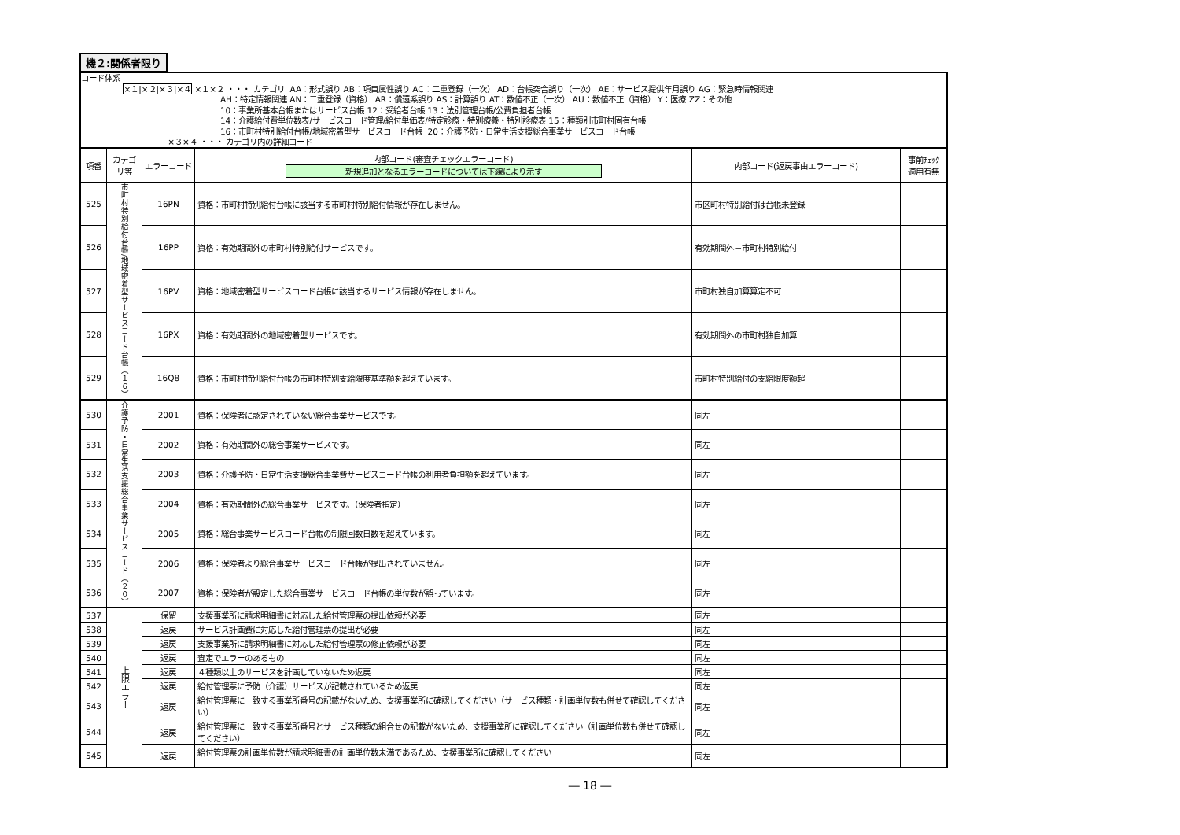機２:関係者限り
コード体系 ×１|×２|×３|×４ ×１×２ ・・・ カテゴリ AA：形式誤り AB：項目属性誤り AC：二重登録（一次） AD：台帳突合誤り（一次） AE：サービス提供年月誤り AG：緊急時情報関連 AH：特定情報関連 AN：二重登録（資格） AR：償還系誤り AS：計算誤り AT：数値不正（一次） AU：数値不正（資格） Y：医療 ZZ：その他 10：事業所基本台帳またはサービス台帳 12：受給者台帳 13：法別管理台帳/公費負担者台帳 14：介護給付費単位数表/サービスコード管理/給付単価表/特定診療・特別療養・特別診療表 15：種類別市町村固有台帳 16：市町村特別給付台帳/地域密着型サービスコード台帳 20：介護予防・日常生活支援総合事業サービスコード台帳 ×３×４ ・・・ カテゴリ内の詳細コード
| 項番 | カテゴ リ等 | エラーコード | 内部コード(審査チェックエラーコード) 新規追加となるエラーコードについては下線により示す | 内部コード(返戻事由エラーコード) | 事前ﾁｪｯｸ 適用有無 |
| --- | --- | --- | --- | --- | --- |
| 525 | 市町村特別給付台帳/地域密着型サービスコード台帳（１６） | 16PN | 資格：市町村特別給付台帳に該当する市町村特別給付情報が存在しません。 | 市区町村特別給付は台帳未登録 | |
| 526 | | 16PP | 資格：有効期間外の市町村特別給付サービスです。 | 有効期間外－市町村特別給付 | |
| 527 | | 16PV | 資格：地域密着型サービスコード台帳に該当するサービス情報が存在しません。 | 市町村独自加算算定不可 | |
| 528 | | 16PX | 資格：有効期間外の地域密着型サービスです。 | 有効期間外の市町村独自加算 | |
| 529 | | 16Q8 | 資格：市町村特別給付台帳の市町村特別支給限度基準額を超えています。 | 市町村特別給付の支給限度額超 | |
| 530 | 介護予防・日常生活支援総合事業サービスコード（２０） | 2001 | 資格：保険者に認定されていない総合事業サービスです。 | 同左 | |
| 531 | | 2002 | 資格：有効期間外の総合事業サービスです。 | 同左 | |
| 532 | | 2003 | 資格：介護予防・日常生活支援総合事業費サービスコード台帳の利用者負担額を超えています。 | 同左 | |
| 533 | | 2004 | 資格：有効期間外の総合事業サービスです。（保険者指定） | 同左 | |
| 534 | | 2005 | 資格：総合事業サービスコード台帳の制限回数日数を超えています。 | 同左 | |
| 535 | | 2006 | 資格：保険者より総合事業サービスコード台帳が提出されていません。 | 同左 | |
| 536 | | 2007 | 資格：保険者が設定した総合事業サービスコード台帳の単位数が誤っています。 | 同左 | |
| 537 | 上限エラー | 保留 | 支援事業所に請求明細書に対応した給付管理票の提出依頼が必要 | 同左 | |
| 538 | | 返戻 | サービス計画費に対応した給付管理票の提出が必要 | 同左 | |
| 539 | | 返戻 | 支援事業所に請求明細書に対応した給付管理票の修正依頼が必要 | 同左 | |
| 540 | | 返戻 | 査定でエラーのあるもの | 同左 | |
| 541 | | 返戻 | ４種類以上のサービスを計画していないため返戻 | 同左 | |
| 542 | | 返戻 | 給付管理票に予防（介護）サービスが記載されているため返戻 | 同左 | |
| 543 | | 返戻 | 給付管理票に一致する事業所番号の記載がないため、支援事業所に確認してください（サービス種類・計画単位数も併せて確認してください） | 同左 | |
| 544 | | 返戻 | 給付管理票に一致する事業所番号とサービス種類の組合せの記載がないため、支援事業所に確認してください（計画単位数も併せて確認してください） | 同左 | |
| 545 | | 返戻 | 給付管理票の計画単位数が請求明細書の計画単位数未満であるため、支援事業所に確認してください | 同左 | |
― 18 ―